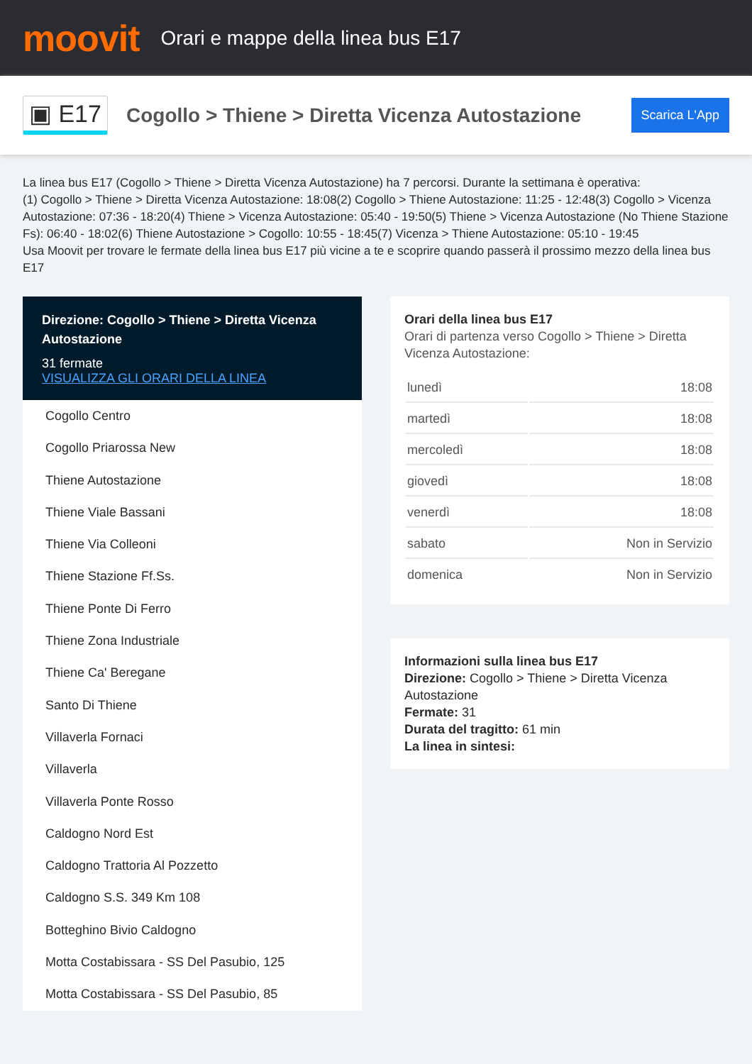moovit
Orari e mappe della linea bus E17
▣ E17
Cogollo > Thiene > Diretta Vicenza Autostazione
Scarica L'App
La linea bus E17 (Cogollo > Thiene > Diretta Vicenza Autostazione) ha 7 percorsi. Durante la settimana è operativa:
(1) Cogollo > Thiene > Diretta Vicenza Autostazione: 18:08(2) Cogollo > Thiene Autostazione: 11:25 - 12:48(3) Cogollo > Vicenza Autostazione: 07:36 - 18:20(4) Thiene > Vicenza Autostazione: 05:40 - 19:50(5) Thiene > Vicenza Autostazione (No Thiene Stazione Fs): 06:40 - 18:02(6) Thiene Autostazione > Cogollo: 10:55 - 18:45(7) Vicenza > Thiene Autostazione: 05:10 - 19:45
Usa Moovit per trovare le fermate della linea bus E17 più vicine a te e scoprire quando passerà il prossimo mezzo della linea bus E17
Direzione: Cogollo > Thiene > Diretta Vicenza Autostazione
31 fermate
VISUALIZZA GLI ORARI DELLA LINEA
Cogollo Centro
Cogollo Priarossa New
Thiene Autostazione
Thiene Viale Bassani
Thiene Via Colleoni
Thiene Stazione Ff.Ss.
Thiene Ponte Di Ferro
Thiene Zona Industriale
Thiene Ca' Beregane
Santo Di Thiene
Villaverla Fornaci
Villaverla
Villaverla Ponte Rosso
Caldogno Nord Est
Caldogno Trattoria Al Pozzetto
Caldogno S.S. 349 Km 108
Botteghino Bivio Caldogno
Motta Costabissara - SS Del Pasubio, 125
Motta Costabissara - SS Del Pasubio, 85
Orari della linea bus E17
Orari di partenza verso Cogollo > Thiene > Diretta Vicenza Autostazione:
| lunedì | 18:08 |
| martedì | 18:08 |
| mercoledì | 18:08 |
| giovedì | 18:08 |
| venerdì | 18:08 |
| sabato | Non in Servizio |
| domenica | Non in Servizio |
Informazioni sulla linea bus E17
Direzione: Cogollo > Thiene > Diretta Vicenza Autostazione
Fermate: 31
Durata del tragitto: 61 min
La linea in sintesi: